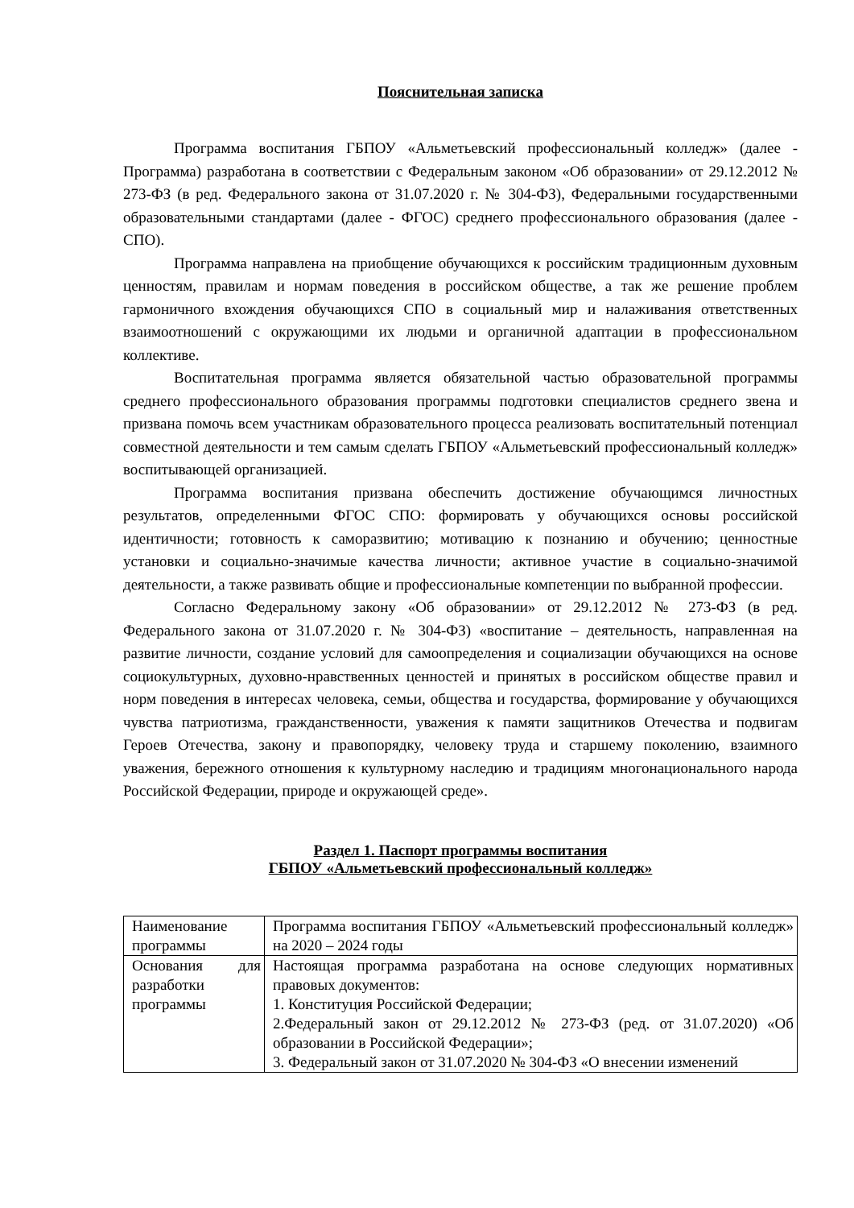Пояснительная записка
Программа воспитания ГБПОУ «Альметьевский профессиональный колледж» (далее - Программа) разработана в соответствии с Федеральным законом «Об образовании» от 29.12.2012 № 273-ФЗ (в ред. Федерального закона от 31.07.2020 г. № 304-ФЗ), Федеральными государственными образовательными стандартами (далее - ФГОС) среднего профессионального образования (далее - СПО).
Программа направлена на приобщение обучающихся к российским традиционным духовным ценностям, правилам и нормам поведения в российском обществе, а так же решение проблем гармоничного вхождения обучающихся СПО в социальный мир и налаживания ответственных взаимоотношений с окружающими их людьми и органичной адаптации в профессиональном коллективе.
Воспитательная программа является обязательной частью образовательной программы среднего профессионального образования программы подготовки специалистов среднего звена и призвана помочь всем участникам образовательного процесса реализовать воспитательный потенциал совместной деятельности и тем самым сделать ГБПОУ «Альметьевский профессиональный колледж» воспитывающей организацией.
Программа воспитания призвана обеспечить достижение обучающимся личностных результатов, определенными ФГОС СПО: формировать у обучающихся основы российской идентичности; готовность к саморазвитию; мотивацию к познанию и обучению; ценностные установки и социально-значимые качества личности; активное участие в социально-значимой деятельности, а также развивать общие и профессиональные компетенции по выбранной профессии.
Согласно Федеральному закону «Об образовании» от 29.12.2012 № 273-ФЗ (в ред. Федерального закона от 31.07.2020 г. № 304-ФЗ) «воспитание – деятельность, направленная на развитие личности, создание условий для самоопределения и социализации обучающихся на основе социокультурных, духовно-нравственных ценностей и принятых в российском обществе правил и норм поведения в интересах человека, семьи, общества и государства, формирование у обучающихся чувства патриотизма, гражданственности, уважения к памяти защитников Отечества и подвигам Героев Отечества, закону и правопорядку, человеку труда и старшему поколению, взаимного уважения, бережного отношения к культурному наследию и традициям многонационального народа Российской Федерации, природе и окружающей среде».
Раздел 1. Паспорт программы воспитания
ГБПОУ «Альметьевский профессиональный колледж»
| Наименование программы | Программа воспитания ГБПОУ «Альметьевский профессиональный колледж» на 2020 – 2024 годы |
| Основания для разработки программы | Настоящая программа разработана на основе следующих нормативных правовых документов: 1. Конституция Российской Федерации; 2.Федеральный закон от 29.12.2012 № 273-ФЗ (ред. от 31.07.2020) «Об образовании в Российской Федерации»; 3. Федеральный закон от 31.07.2020 № 304-ФЗ «О внесении изменений |